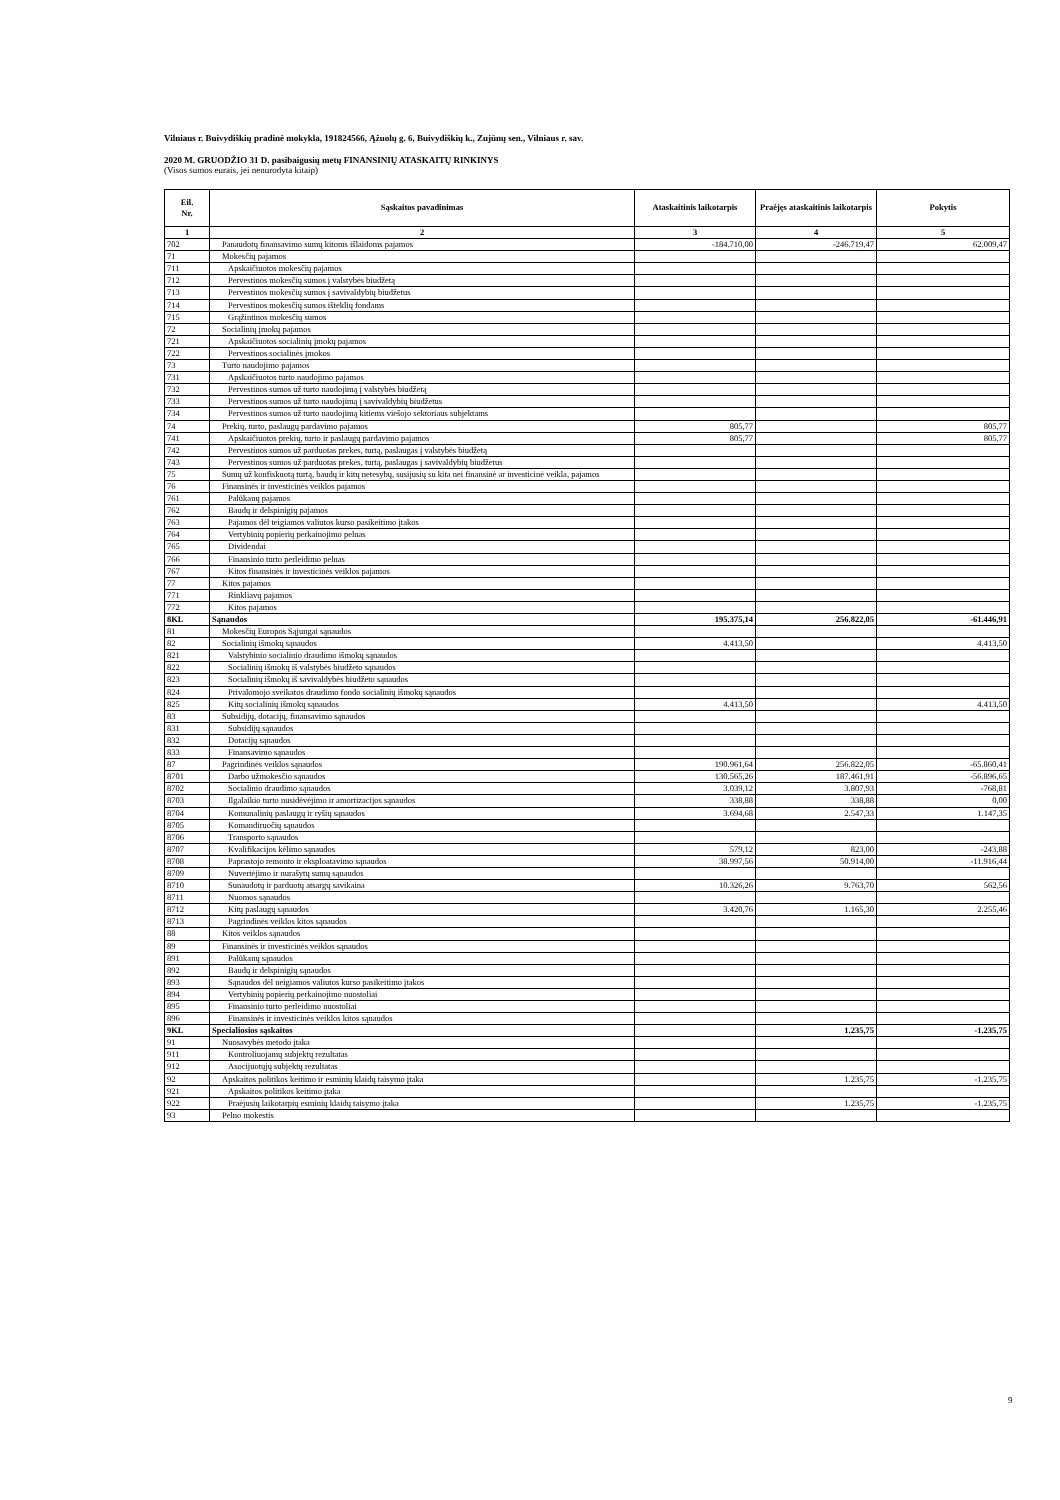Vilniaus r. Buivydiškių pradinė mokykla, 191824566, Ąžuolų g. 6, Buivydiškių k., Zujūnų sen., Vilniaus r. sav.
2020 M. GRUODŽIO 31 D. pasibaigusių metų FINANSINIŲ ATASKAITŲ RINKINYS
(Visos sumos eurais, jei nenurodyta kitaip)
| Eil. Nr. | Sąskaitos pavadinimas | Ataskaitinis laikotarpis | Praėjęs ataskaitinis laikotarpis | Pokytis |
| --- | --- | --- | --- | --- |
| 1 | 2 | 3 | 4 | 5 |
| 702 | Panaudotų finansavimo sumų kitoms išlaidoms pajamos | -184.710,00 | -246.719,47 | 62.009,47 |
| 71 | Mokesčių pajamos | | | |
| 711 | Apskaičiuotos mokesčių pajamos | | | |
| 712 | Pervestinos mokesčių sumos į valstybės biudžetą | | | |
| 713 | Pervestinos mokesčių sumos į savivaldybių biudžetus | | | |
| 714 | Pervestinos mokesčių sumos išteklių fondams | | | |
| 715 | Grąžintinos mokesčių sumos | | | |
| 72 | Socialinių įmokų pajamos | | | |
| 721 | Apskaičiuotos socialinių įmokų pajamos | | | |
| 722 | Pervestinos socialinės įmokos | | | |
| 73 | Turto naudojimo pajamos | | | |
| 731 | Apskaičiuotos turto naudojimo pajamos | | | |
| 732 | Pervestinos sumos už turto naudojimą į valstybės biudžetą | | | |
| 733 | Pervestinos sumos už turto naudojimą į savivaldybių biudžetus | | | |
| 734 | Pervestinos sumos už turto naudojimą kitiems viešojo sektoriaus subjektams | | | |
| 74 | Prekių, turto, paslaugų pardavimo pajamos | 805,77 | | 805,77 |
| 741 | Apskaičiuotos prekių, turto ir paslaugų pardavimo pajamos | 805,77 | | 805,77 |
| 742 | Pervestinos sumos už parduotas prekes, turtą, paslaugas į valstybės biudžetą | | | |
| 743 | Pervestinos sumos už parduotas prekes, turtą, paslaugas į savivaldybių biudžetus | | | |
| 75 | Sumų už konfiskuotą turtą, baudų ir kitų netesybų, susijusių su kita nei finansinė ar investicinė veikla, pajamos | | | |
| 76 | Finansinės ir investicinės veiklos pajamos | | | |
| 761 | Palūkanų pajamos | | | |
| 762 | Baudų ir delspinigių pajamos | | | |
| 763 | Pajamos dėl teigiamos valiutos kurso pasikeitimo įtakos | | | |
| 764 | Vertybinių popierių perkainojimo pelnas | | | |
| 765 | Dividendai | | | |
| 766 | Finansinio turto perleidimo pelnas | | | |
| 767 | Kitos finansinės ir investicinės veiklos pajamos | | | |
| 77 | Kitos pajamos | | | |
| 771 | Rinkliavų pajamos | | | |
| 772 | Kitos pajamos | | | |
| 8KL | Sąnaudos | 195.375,14 | 256.822,05 | -61.446,91 |
| 81 | Mokesčių Europos Sąjungai sąnaudos | | | |
| 82 | Socialinių išmokų sąnaudos | 4.413,50 | | 4.413,50 |
| 821 | Valstybinio socialinio draudimo išmokų sąnaudos | | | |
| 822 | Socialinių išmokų iš valstybės biudžeto sąnaudos | | | |
| 823 | Socialinių išmokų iš savivaldybės biudžeto sąnaudos | | | |
| 824 | Privalomojo sveikatos draudimo fondo socialinių išmokų sąnaudos | | | |
| 825 | Kitų socialinių išmokų sąnaudos | 4.413,50 | | 4.413,50 |
| 83 | Subsidijų, dotacijų, finansavimo sąnaudos | | | |
| 831 | Subsidijų sąnaudos | | | |
| 832 | Dotacijų sąnaudos | | | |
| 833 | Finansavimo sąnaudos | | | |
| 87 | Pagrindinės veiklos sąnaudos | 190.961,64 | 256.822,05 | -65.860,41 |
| 8701 | Darbo užmokesčio sąnaudos | 130.565,26 | 187.461,91 | -56.896,65 |
| 8702 | Socialinio draudimo sąnaudos | 3.039,12 | 3.807,93 | -768,81 |
| 8703 | Ilgalaikio turto nusidėvėjimo ir amortizacijos sąnaudos | 338,88 | 338,88 | 0,00 |
| 8704 | Komunalinių paslaugų ir ryšių sąnaudos | 3.694,68 | 2.547,33 | 1.147,35 |
| 8705 | Komandiruočių sąnaudos | | | |
| 8706 | Transporto sąnaudos | | | |
| 8707 | Kvalifikacijos kėlimo sąnaudos | 579,12 | 823,00 | -243,88 |
| 8708 | Paprastojo remonto ir eksploatavimo sąnaudos | 38.997,56 | 50.914,00 | -11.916,44 |
| 8709 | Nuvertėjimo ir nurašytų sumų sąnaudos | | | |
| 8710 | Sunaudotų ir parduotų atsargų savikaina | 10.326,26 | 9.763,70 | 562,56 |
| 8711 | Nuomos sąnaudos | | | |
| 8712 | Kitų paslaugų sąnaudos | 3.420,76 | 1.165,30 | 2.255,46 |
| 8713 | Pagrindinės veiklos kitos sąnaudos | | | |
| 88 | Kitos veiklos sąnaudos | | | |
| 89 | Finansinės ir investicinės veiklos sąnaudos | | | |
| 891 | Palūkanų sąnaudos | | | |
| 892 | Baudų ir delspinigių sąnaudos | | | |
| 893 | Sąnaudos dėl neigiamos valiutos kurso pasikeitimo įtakos | | | |
| 894 | Vertybinių popierių perkainojimo nuostoliai | | | |
| 895 | Finansinio turto perleidimo nuostoliai | | | |
| 896 | Finansinės ir investicinės veiklos kitos sąnaudos | | | |
| 9KL | Specialiosios sąskaitos | | 1.235,75 | -1.235,75 |
| 91 | Nuosavybės metodo įtaka | | | |
| 911 | Kontroliuojamų subjektų rezultatas | | | |
| 912 | Asocijuotųjų subjektų rezultatas | | | |
| 92 | Apskaitos politikos keitimo ir esminių klaidų taisymo įtaka | | 1.235,75 | -1.235,75 |
| 921 | Apskaitos politikos keitimo įtaka | | | |
| 922 | Praėjusių laikotarpių esminių klaidų taisymo įtaka | | 1.235,75 | -1.235,75 |
| 93 | Pelno mokestis | | | |
9